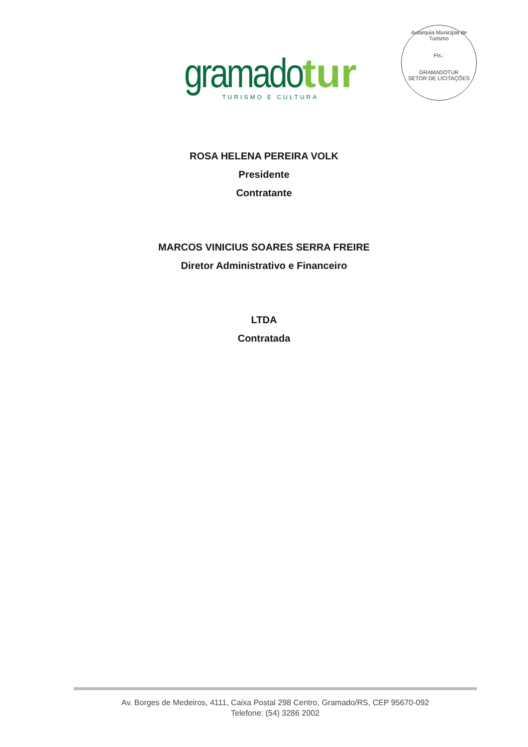gramado tur
TURISMO E CULTURA
Autarquia Municipal de Turismo
Fls.:
GRAMADOTUR
SETOR DE LICITAÇÕES
ROSA HELENA PEREIRA VOLK
Presidente
Contratante
MARCOS VINICIUS SOARES SERRA FREIRE
Diretor Administrativo e Financeiro
LTDA
Contratada
Av. Borges de Medeiros, 4111, Caixa Postal 298 Centro, Gramado/RS, CEP 95670-092
Telefone: (54) 3286 2002